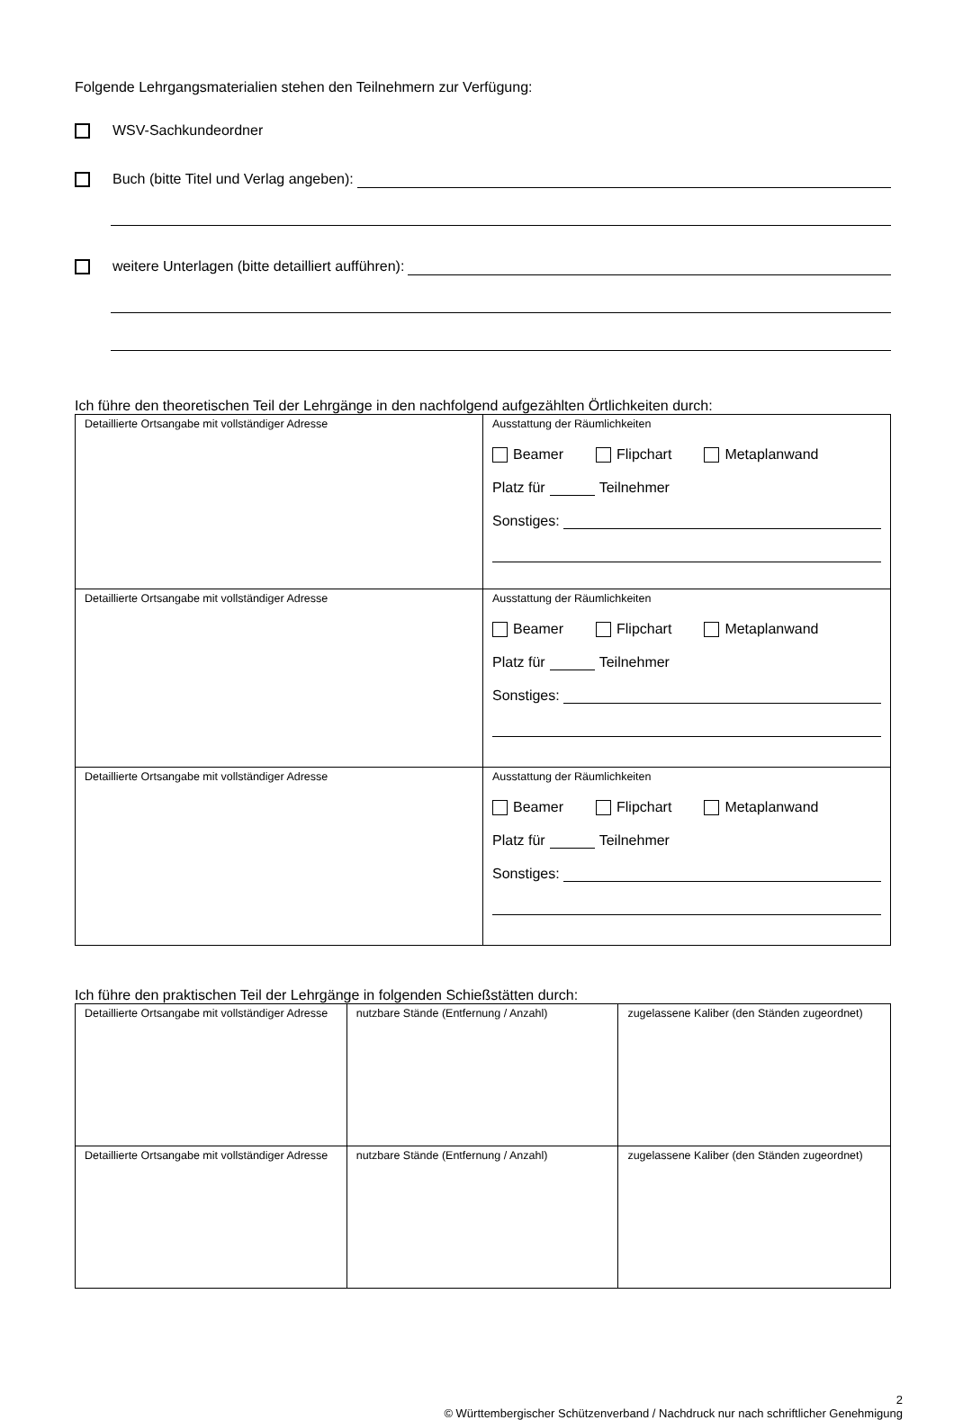Folgende Lehrgangsmaterialien stehen den Teilnehmern zur Verfügung:
WSV-Sachkundeordner
Buch (bitte Titel und Verlag angeben):
weitere Unterlagen (bitte detailliert aufführen):
Ich führe den theoretischen Teil der Lehrgänge in den nachfolgend aufgezählten Örtlichkeiten durch:
| Detaillierte Ortsangabe mit vollständiger Adresse | Ausstattung der Räumlichkeiten Beamer Flipchart Metaplanwand Platz für Teilnehmer Sonstiges: |
| Detaillierte Ortsangabe mit vollständiger Adresse | Ausstattung der Räumlichkeiten Beamer Flipchart Metaplanwand Platz für Teilnehmer Sonstiges: |
| Detaillierte Ortsangabe mit vollständiger Adresse | Ausstattung der Räumlichkeiten Beamer Flipchart Metaplanwand Platz für Teilnehmer Sonstiges: |
Ich führe den praktischen Teil der Lehrgänge in folgenden Schießstätten durch:
| Detaillierte Ortsangabe mit vollständiger Adresse | nutzbare Stände (Entfernung / Anzahl) | zugelassene Kaliber (den Ständen zugeordnet) |
| Detaillierte Ortsangabe mit vollständiger Adresse | nutzbare Stände (Entfernung / Anzahl) | zugelassene Kaliber (den Ständen zugeordnet) |
2
© Württembergischer Schützenverband / Nachdruck nur nach schriftlicher Genehmigung